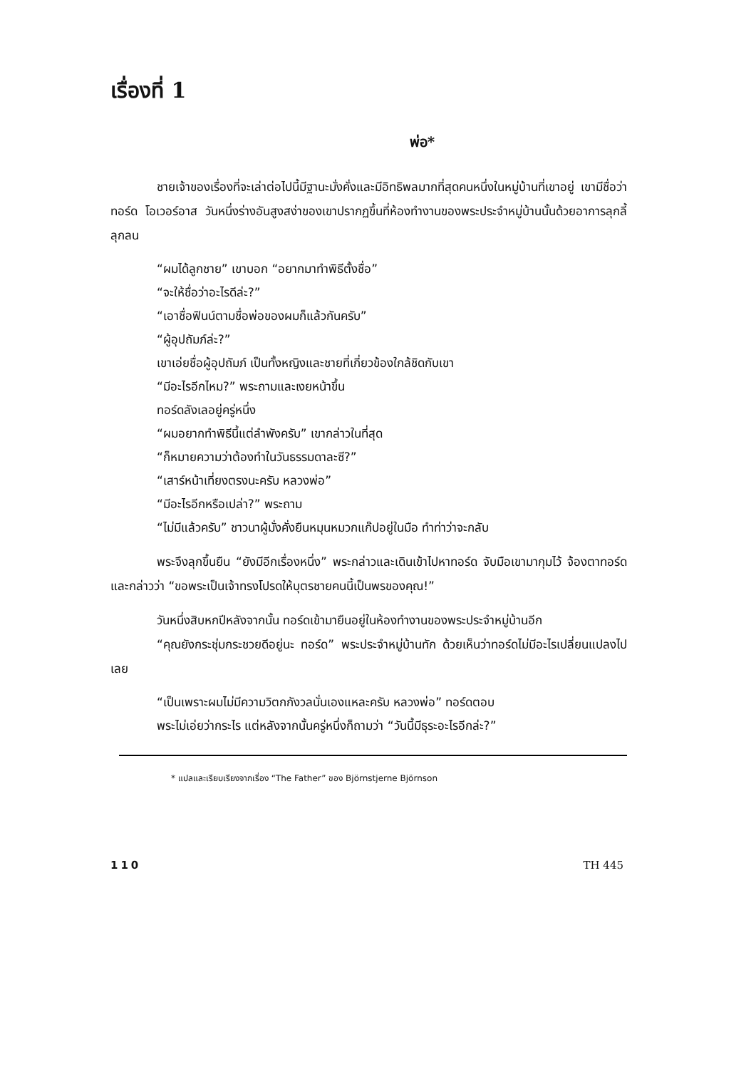เรื่องที่ 1
พ่อ*
ชายเจ้าของเรื่องที่จะเล่าต่อไปนี้มีฐานะมั่งคั่งและมีอิทธิพลมากที่สุดคนหนึ่งในหมู่บ้านที่เขาอยู่ เขามีชื่อว่าทอร์ด โอเวอร์อาส วันหนึ่งร่างอันสูงสง่าของเขาปรากฏขึ้นที่ห้องทำงานของพระประจำหมู่บ้านนั้นด้วยอาการลุกลี้ลุกลน
“ผมได้ลูกชาย” เขาบอก “อยากมาทำพิธีตั้งชื่อ”
“จะให้ชื่อว่าอะไรดีล่ะ?”
“เอาชื่อฟินน์ตามชื่อพ่อของผมก็แล้วกันครับ”
“ผู้อุปถัมภ์ล่ะ?”
เขาเอ่ยชื่อผู้อุปถัมภ์ เป็นทั้งหญิงและชายที่เกี่ยวข้องใกล้ชิดกับเขา
“มีอะไรอีกไหม?” พระถามและเงยหน้าขึ้น
ทอร์ดลังเลอยู่ครู่หนึ่ง
“ผมอยากทำพิธีนี้แต่ลำพังครับ” เขากล่าวในที่สุด
“ก็หมายความว่าต้องทำในวันธรรมดาละซี?”
“เสาร์หน้าเที่ยงตรงนะครับ หลวงพ่อ”
“มีอะไรอีกหรือเปล่า?” พระถาม
“ไม่มีแล้วครับ” ชาวนาผู้มั่งคั่งยืนหมุนหมวกแก๊ปอยู่ในมือ ทำท่าว่าจะกลับ
พระจึงลุกขึ้นยืน “ยังมีอีกเรื่องหนึ่ง” พระกล่าวและเดินเข้าไปหาทอร์ด จับมือเขามากุมไว้ จ้องตาทอร์ดและกล่าวว่า “ขอพระเป็นเจ้าทรงโปรดให้บุตรชายคนนี้เป็นพรของคุณ!”
วันหนึ่งสิบหกปีหลังจากนั้น ทอร์ดเข้ามายืนอยู่ในห้องทำงานของพระประจำหมู่บ้านอีก
“คุณยังกระชุ่มกระชวยดีอยู่นะ ทอร์ด” พระประจำหมู่บ้านทัก ด้วยเห็นว่าทอร์ดไม่มีอะไรเปลี่ยนแปลงไปเลย
“เป็นเพราะผมไม่มีความวิตกกังวลนั่นเองแหละครับ หลวงพ่อ” ทอร์ดตอบ
พระไม่เอ่ยว่ากระไร แต่หลังจากนั้นครู่หนึ่งก็ถามว่า “วันนี้มีธุระอะไรอีกล่ะ?”
* แปลและเรียบเรียงจากเรื่อง “The Father” ของ Björnstjerne Björnson
110 TH 445